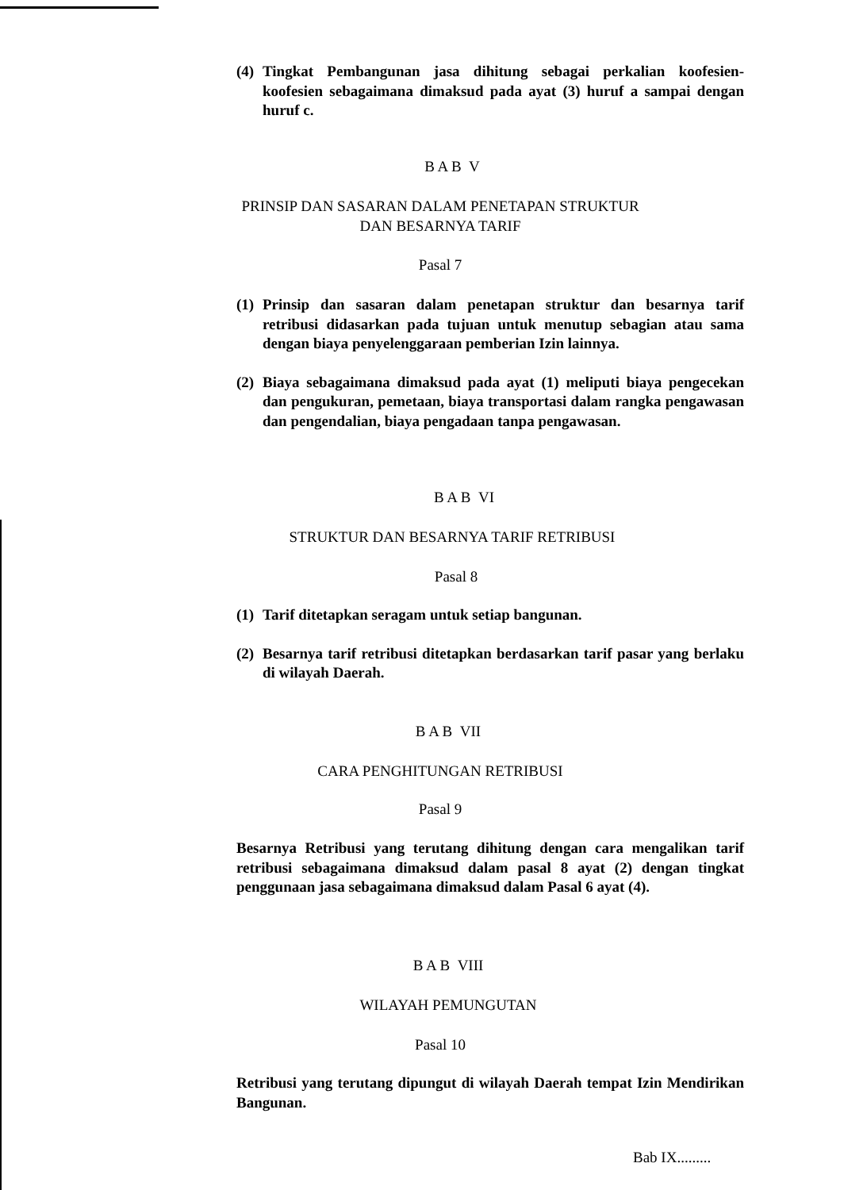(4) Tingkat Pembangunan jasa dihitung sebagai perkalian koofesien-koofesien sebagaimana dimaksud pada ayat (3) huruf a sampai dengan huruf c.
B A B V
PRINSIP DAN SASARAN DALAM PENETAPAN STRUKTUR
DAN BESARNYA TARIF
Pasal 7
(1) Prinsip dan sasaran dalam penetapan struktur dan besarnya tarif retribusi didasarkan pada tujuan untuk menutup sebagian atau sama dengan biaya penyelenggaraan pemberian Izin lainnya.
(2) Biaya sebagaimana dimaksud pada ayat (1) meliputi biaya pengecekan dan pengukuran, pemetaan, biaya transportasi dalam rangka pengawasan dan pengendalian, biaya pengadaan tanpa pengawasan.
B A B VI
STRUKTUR DAN BESARNYA TARIF RETRIBUSI
Pasal 8
(1) Tarif ditetapkan seragam untuk setiap bangunan.
(2) Besarnya tarif retribusi ditetapkan berdasarkan tarif pasar yang berlaku di wilayah Daerah.
B A B VII
CARA PENGHITUNGAN RETRIBUSI
Pasal 9
Besarnya Retribusi yang terutang dihitung dengan cara mengalikan tarif retribusi sebagaimana dimaksud dalam pasal 8 ayat (2) dengan tingkat penggunaan jasa sebagaimana dimaksud dalam Pasal 6 ayat (4).
B A B VIII
WILAYAH PEMUNGUTAN
Pasal 10
Retribusi yang terutang dipungut di wilayah Daerah tempat Izin Mendirikan Bangunan.
Bab IX.........